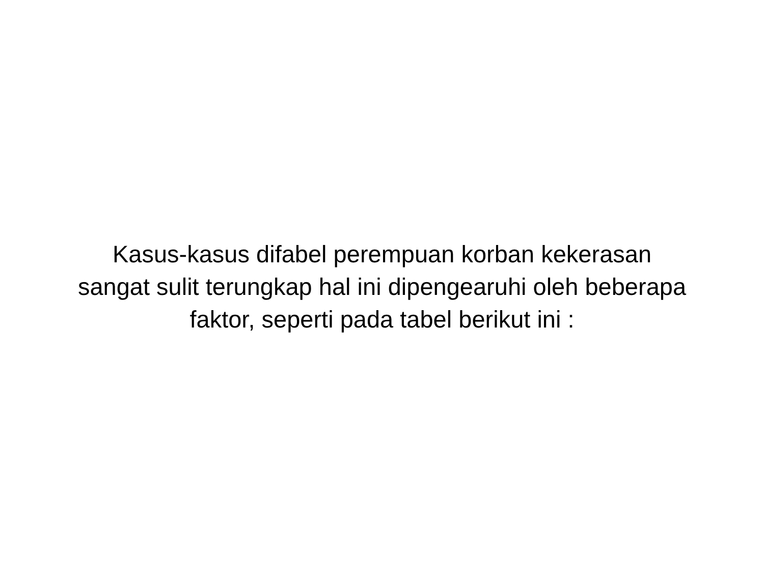Kasus-kasus difabel perempuan korban kekerasan sangat sulit terungkap hal ini dipengearuhi oleh beberapa faktor, seperti pada tabel berikut ini :